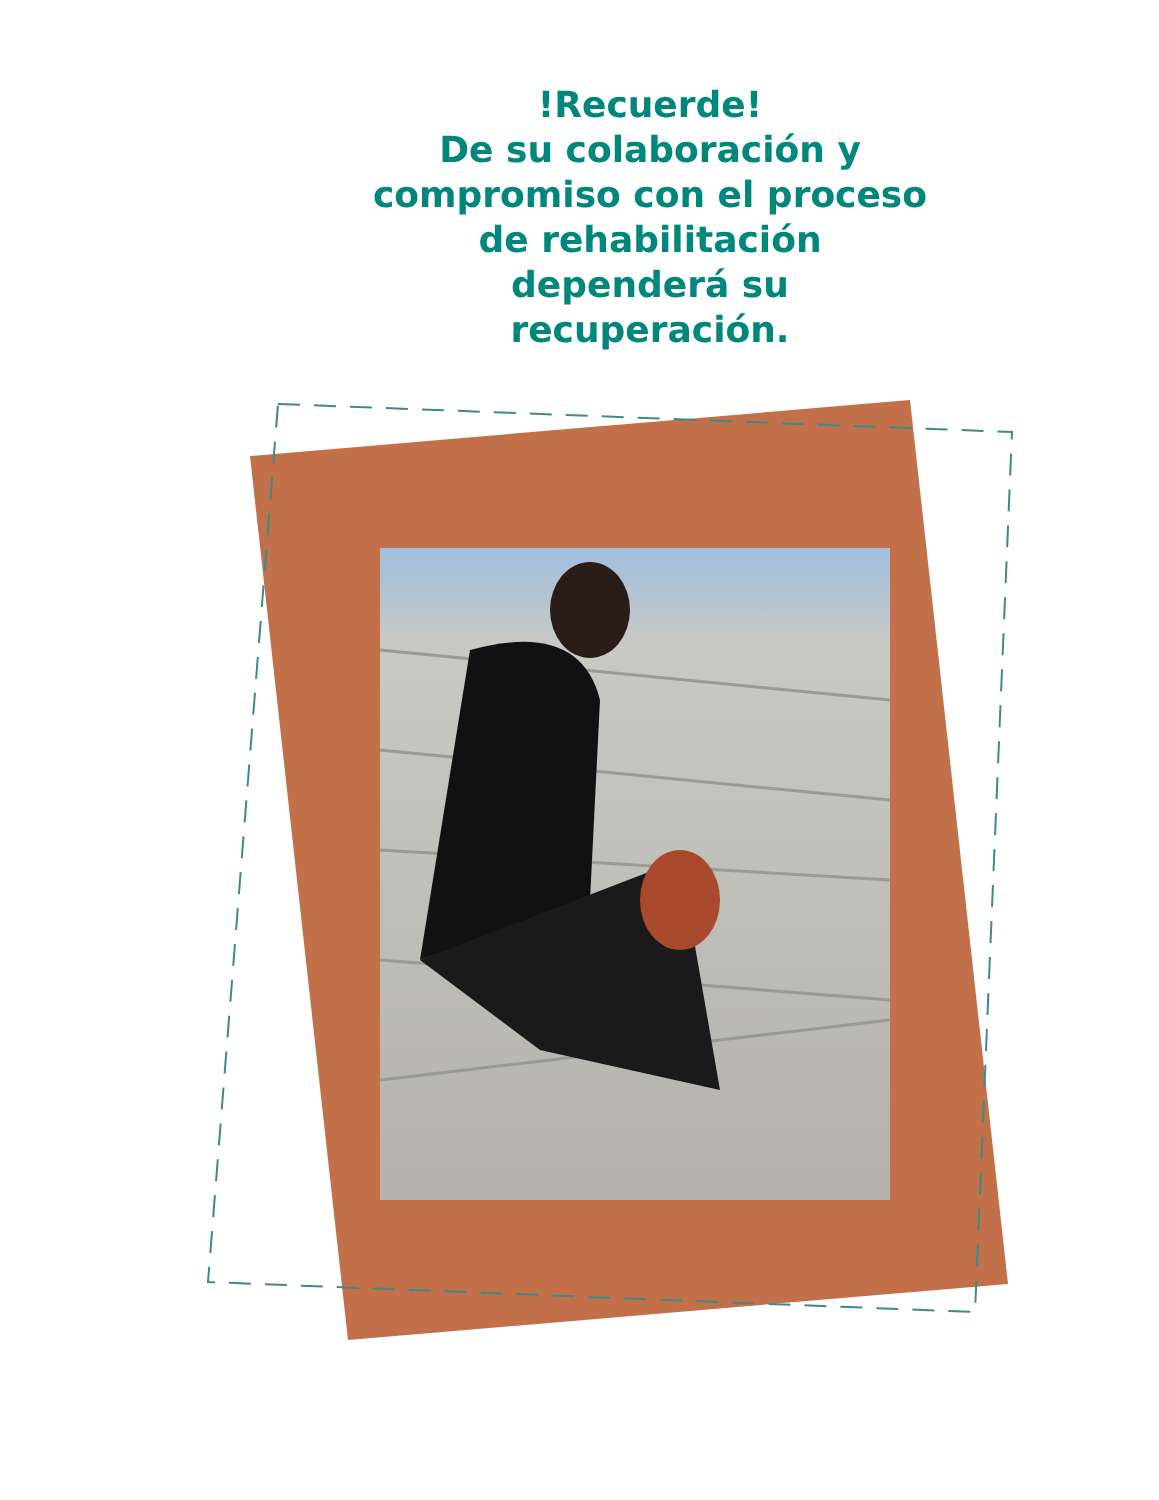!Recuerde!
De su colaboración y
compromiso con el proceso
de rehabilitación
dependerá su
recuperación.